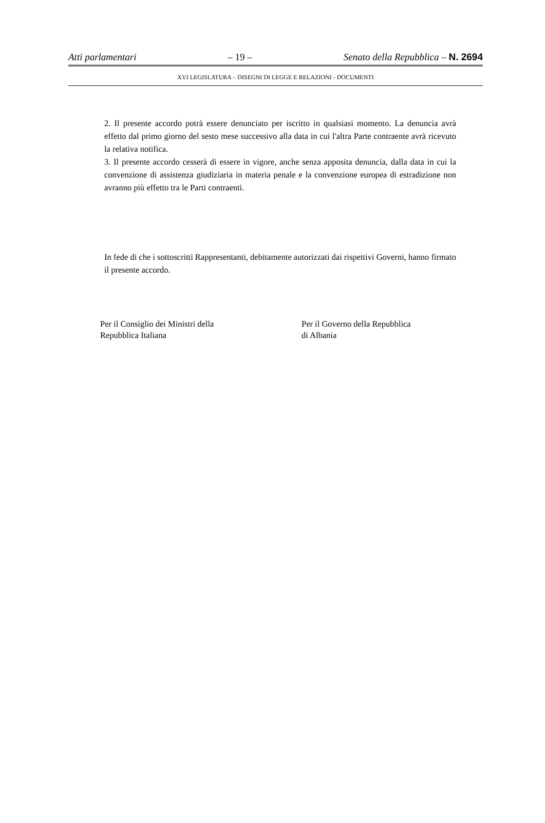Atti parlamentari – 19 – Senato della Repubblica – N. 2694
XVI LEGISLATURA – DISEGNI DI LEGGE E RELAZIONI - DOCUMENTI
2. Il presente accordo potrà essere denunciato per iscritto in qualsiasi momento. La denuncia avrà effetto dal primo giorno del sesto mese successivo alla data in cui l'altra Parte contraente avrà ricevuto la relativa notifica.
3. Il presente accordo cesserà di essere in vigore, anche senza apposita denuncia, dalla data in cui la convenzione di assistenza giudiziaria in materia penale e la convenzione europea di estradizione non avranno più effetto tra le Parti contraenti.
In fede di che i sottoscritti Rappresentanti, debitamente autorizzati dai rispettivi Governi, hanno firmato il presente accordo.
Per il Consiglio dei Ministri della
Repubblica Italiana
Per il Governo della Repubblica
di Albania